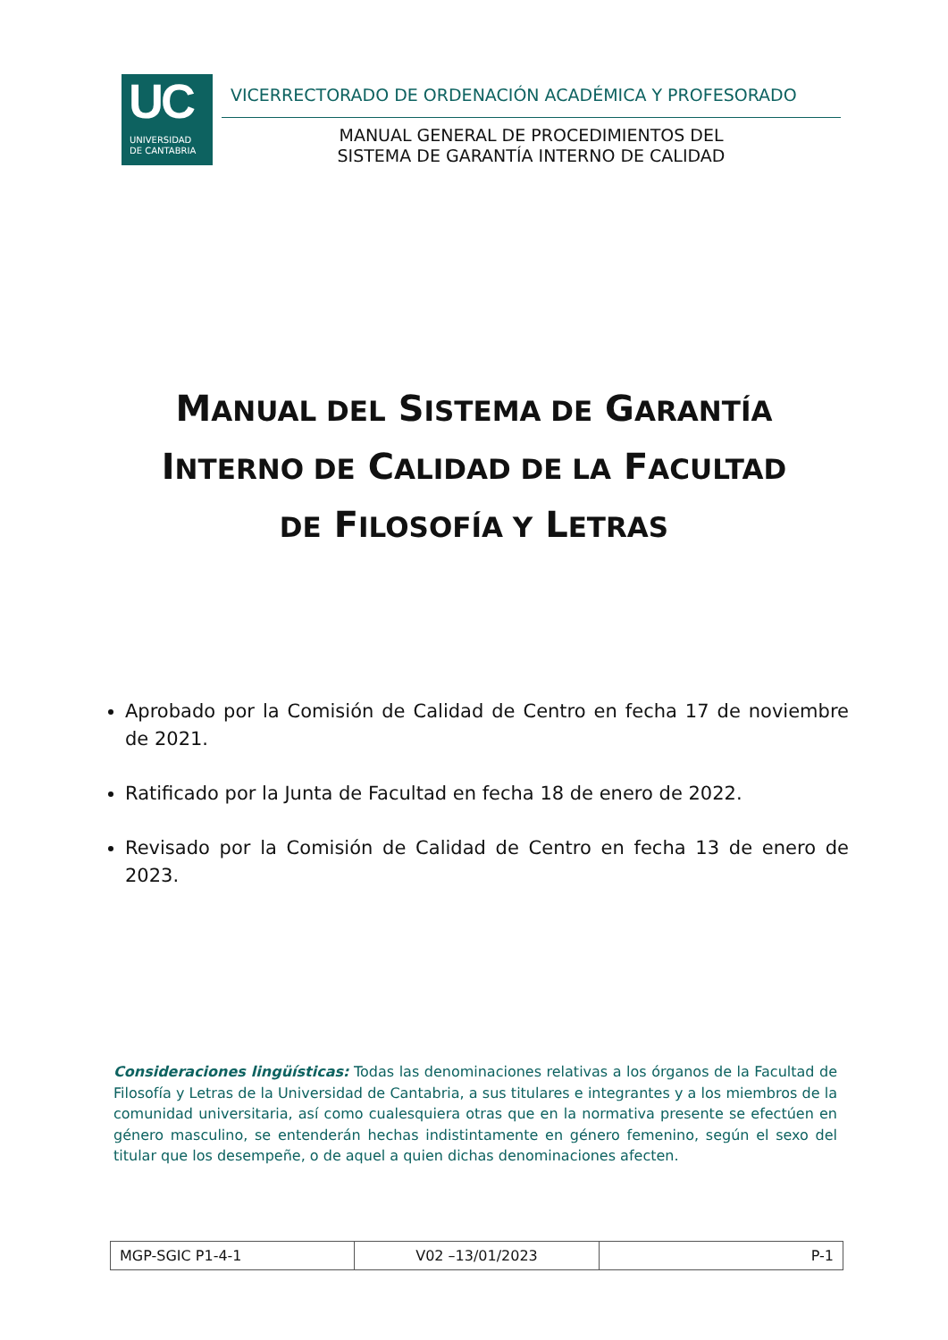UC
UNIVERSIDAD
DE CANTABRIA
VICERRECTORADO DE ORDENACIÓN ACADÉMICA Y PROFESORADO
MANUAL GENERAL DE PROCEDIMIENTOS DEL
SISTEMA DE GARANTÍA INTERNO DE CALIDAD
MANUAL DEL SISTEMA DE GARANTÍA
INTERNO DE CALIDAD DE LA FACULTAD
DE FILOSOFÍA Y LETRAS
Aprobado por la Comisión de Calidad de Centro en fecha 17 de noviembre de 2021.
Ratificado por la Junta de Facultad en fecha 18 de enero de 2022.
Revisado por la Comisión de Calidad de Centro en fecha 13 de enero de 2023.
Consideraciones lingüísticas: Todas las denominaciones relativas a los órganos de la Facultad de Filosofía y Letras de la Universidad de Cantabria, a sus titulares e integrantes y a los miembros de la comunidad universitaria, así como cualesquiera otras que en la normativa presente se efectúen en género masculino, se entenderán hechas indistintamente en género femenino, según el sexo del titular que los desempeñe, o de aquel a quien dichas denominaciones afecten.
| MGP-SGIC P1-4-1 | V02 –13/01/2023 | P-1 |